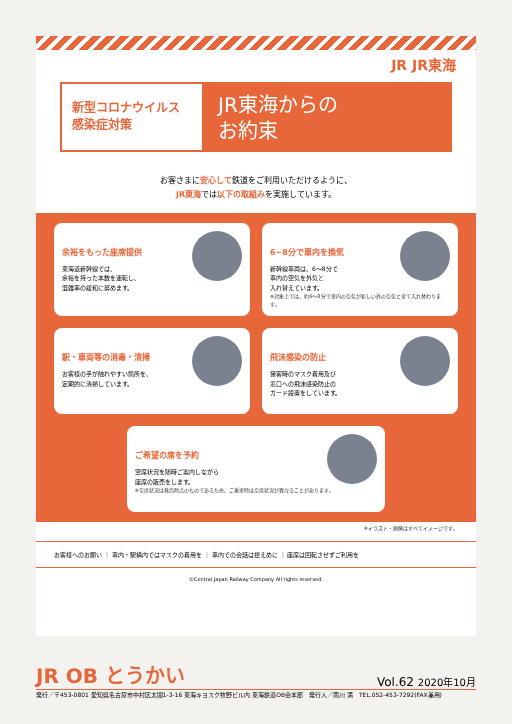JR JR東海
新型コロナウイルス
感染症対策
JR東海からの
お約束
お客さまに安心して鉄道をご利用いただけるように、
JR東海では以下の取組みを実施しています。
余裕をもった座席提供
東海道新幹線では、
余裕を持った本数を運転し、
混雑率の緩和に努めます。
6~8分で車内を換気
新幹線車両は、6～8分で
車内の空気を外気と
入れ替えています。
※対象上では、約6～8分で車内の空気が新しい外の空気と全て入れ替わります。
駅・車両等の消毒・清掃
お客様の手が触れやすい箇所を、
定期的に清掃しています。
飛沫感染の防止
接客時のマスク着用及び
窓口への飛沫感染防止の
ガード設置をしています。
ご希望の席を予約
空席状況を随時ご案内しながら
座席の販売をします。
※空席状況は発売時点のものであるため、ご乗車時は空席状況が異なることがあります。
※イラスト・画像はすべてイメージです。
お客様へのお願い ｜ 車内・駅構内ではマスクの着用を ｜ 車内での会話は控えめに ｜ 座席は回転させずご利用を
©Central Japan Railway Company All rights reserved.
JR OB とうかい Vol.62 2020年10月
発行／〒453-0801 愛知県名古屋市中村区太閤1-3-16 東海キヨスク牧野ビル内 東海鉄道OB会本部　発行人／南川 満　TEL.052-453-7292(FAX兼用)